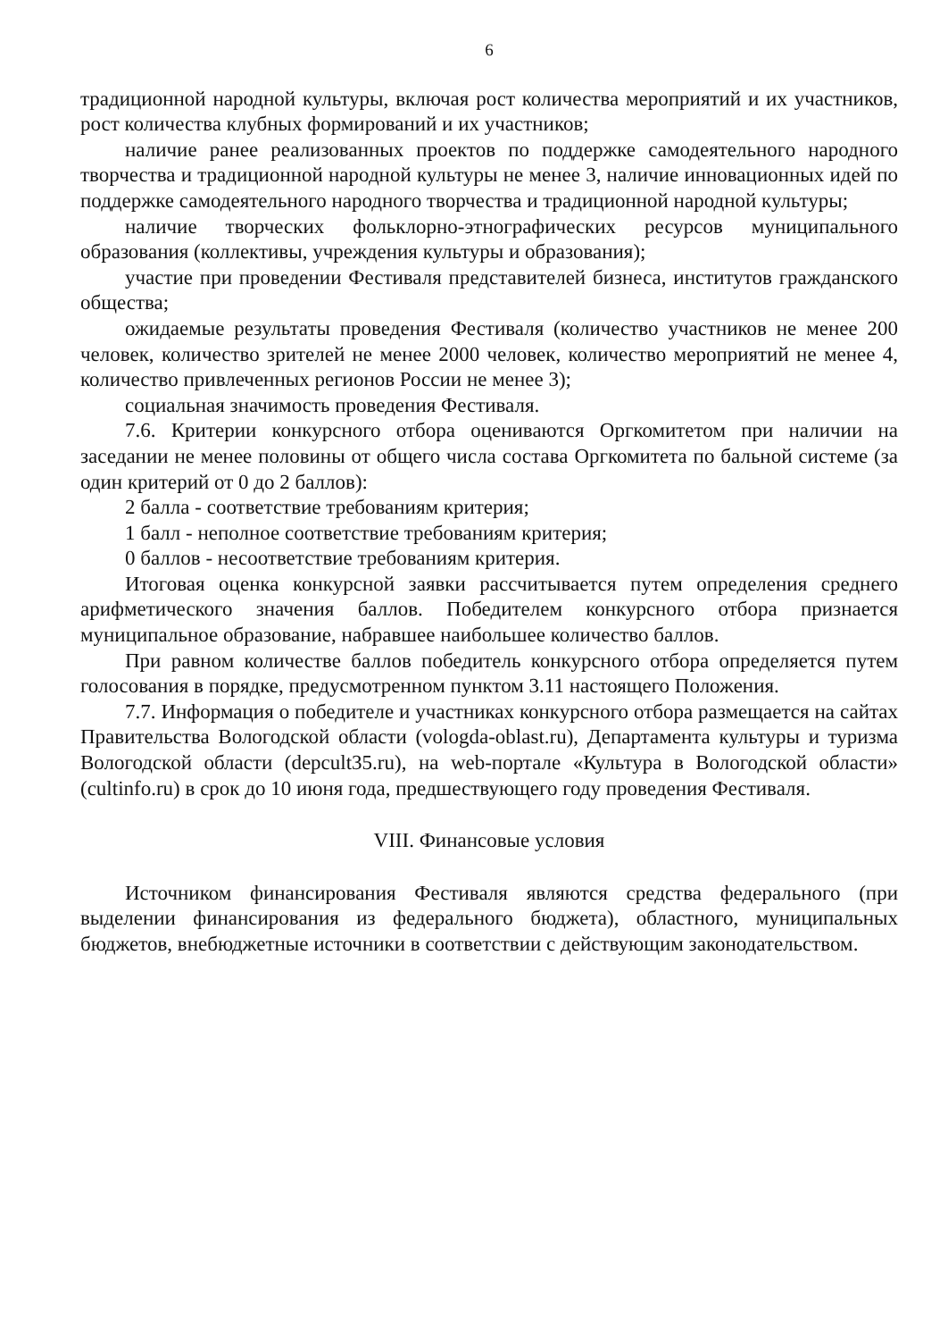6
традиционной народной культуры, включая рост количества мероприятий и их участников, рост количества клубных формирований и их участников;
наличие ранее реализованных проектов по поддержке самодеятельного народного творчества и традиционной народной культуры не менее 3, наличие инновационных идей по поддержке самодеятельного народного творчества и традиционной народной культуры;
наличие творческих фольклорно-этнографических ресурсов муниципального образования (коллективы, учреждения культуры и образования);
участие при проведении Фестиваля представителей бизнеса, институтов гражданского общества;
ожидаемые результаты проведения Фестиваля (количество участников не менее 200 человек, количество зрителей не менее 2000 человек, количество мероприятий не менее 4, количество привлеченных регионов России не менее 3);
социальная значимость проведения Фестиваля.
7.6. Критерии конкурсного отбора оцениваются Оргкомитетом при наличии на заседании не менее половины от общего числа состава Оргкомитета по бальной системе (за один критерий от 0 до 2 баллов):
2 балла - соответствие требованиям критерия;
1 балл - неполное соответствие требованиям критерия;
0 баллов - несоответствие требованиям критерия.
Итоговая оценка конкурсной заявки рассчитывается путем определения среднего арифметического значения баллов. Победителем конкурсного отбора признается муниципальное образование, набравшее наибольшее количество баллов.
При равном количестве баллов победитель конкурсного отбора определяется путем голосования в порядке, предусмотренном пунктом 3.11 настоящего Положения.
7.7. Информация о победителе и участниках конкурсного отбора размещается на сайтах Правительства Вологодской области (vologda-oblast.ru), Департамента культуры и туризма Вологодской области (depcult35.ru), на web-портале «Культура в Вологодской области» (cultinfo.ru) в срок до 10 июня года, предшествующего году проведения Фестиваля.
VIII. Финансовые условия
Источником финансирования Фестиваля являются средства федерального (при выделении финансирования из федерального бюджета), областного, муниципальных бюджетов, внебюджетные источники в соответствии с действующим законодательством.